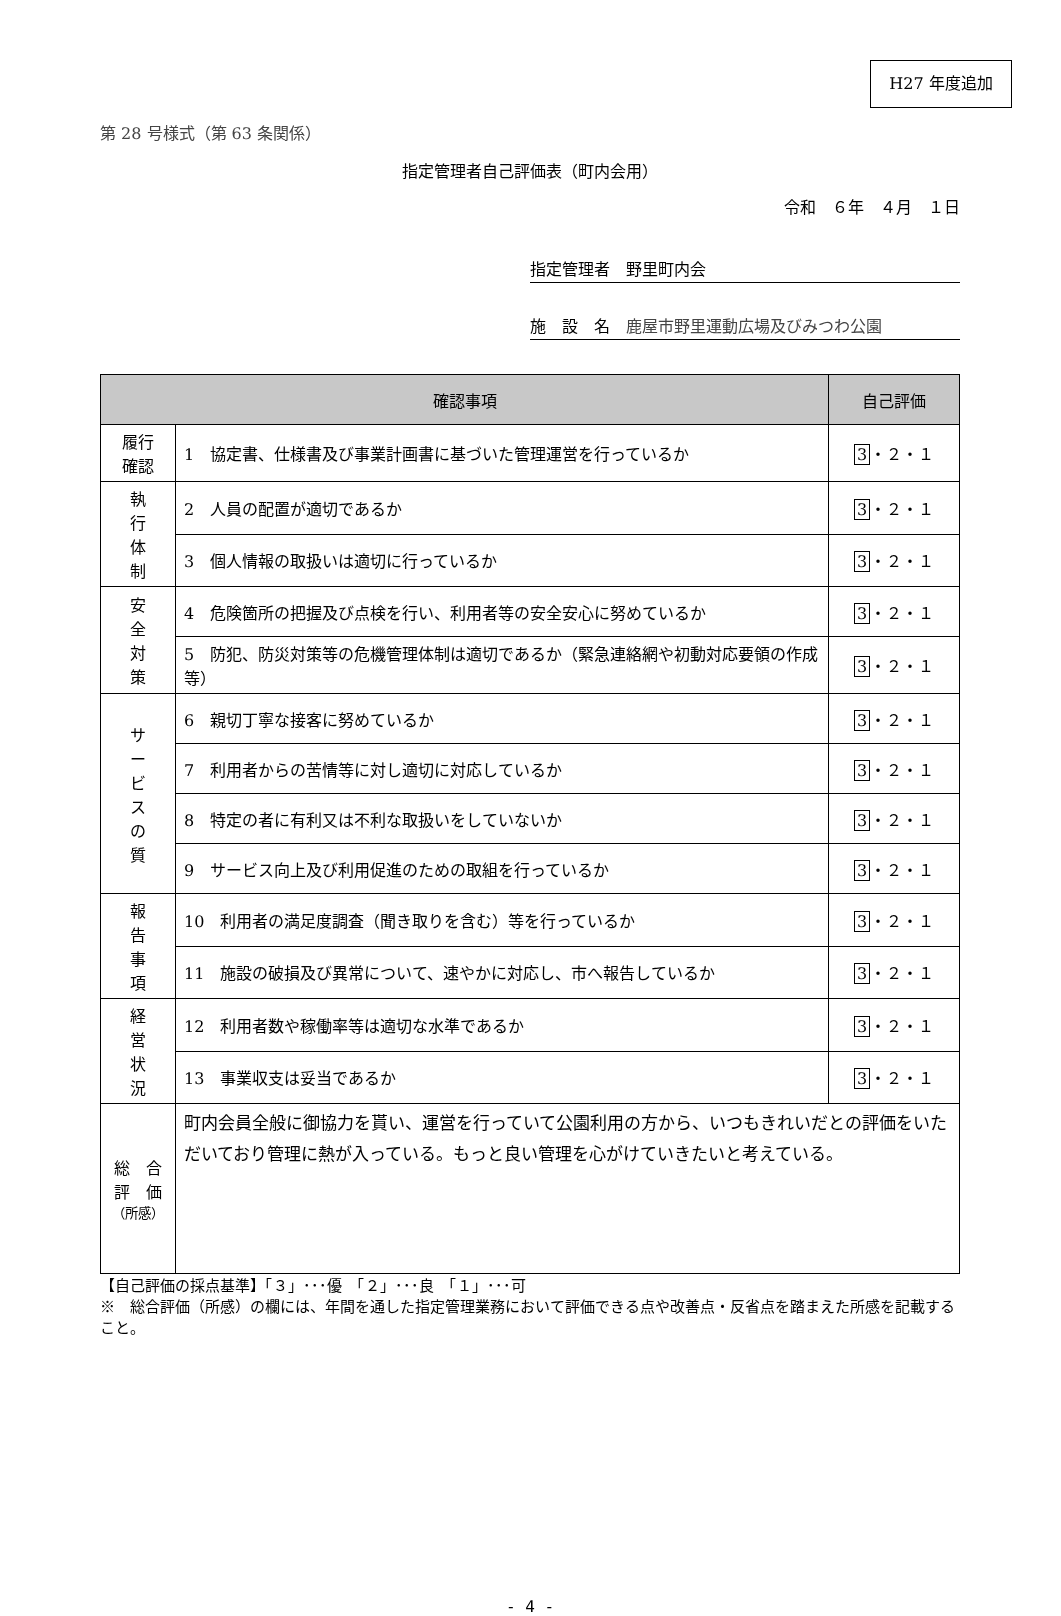H27 年度追加
第 28 号様式（第 63 条関係）
指定管理者自己評価表（町内会用）
令和　６年　４月　１日
指定管理者　野里町内会
施　設　名　鹿屋市野里運動広場及びみつわ公園
| 確認事項 | | 自己評価 |
| --- | --- | --- |
| 履行 確認 | 1 協定書、仕様書及び事業計画書に基づいた管理運営を行っているか | 3 ・２・１ |
| 執 行 体 制 | 2 人員の配置が適切であるか | 3 ・２・１ |
| | 3 個人情報の取扱いは適切に行っているか | 3 ・２・１ |
| 安 全 対 策 | 4 危険箇所の把握及び点検を行い、利用者等の安全安心に努めているか | 3 ・２・１ |
| | 5 防犯、防災対策等の危機管理体制は適切であるか（緊急連絡網や初動対応要領の作成等） | 3 ・２・１ |
| サ ー ビ ス の 質 | 6 親切丁寧な接客に努めているか | 3 ・２・１ |
| | 7 利用者からの苦情等に対し適切に対応しているか | 3 ・２・１ |
| | 8 特定の者に有利又は不利な取扱いをしていないか | 3 ・２・１ |
| | 9 サービス向上及び利用促進のための取組を行っているか | 3 ・２・１ |
| 報 告 事 項 | 10 利用者の満足度調査（聞き取りを含む）等を行っているか | 3 ・２・１ |
| | 11 施設の破損及び異常について、速やかに対応し、市へ報告しているか | 3 ・２・１ |
| 経 営 状 況 | 12 利用者数や稼働率等は適切な水準であるか | 3 ・２・１ |
| | 13 事業収支は妥当であるか | 3 ・２・１ |
| 総 合 評 価 （所感） | 町内会員全般に御協力を貰い、運営を行っていて公園利用の方から、いつもきれいだとの評価をいただいており管理に熱が入っている。もっと良い管理を心がけていきたいと考えている。 | |
【自己評価の採点基準】「３」･･･優　「２」･･･良　「１」･･･可
※　総合評価（所感）の欄には、年間を通した指定管理業務において評価できる点や改善点・反省点を踏まえた所感を記載すること。
- 4 -